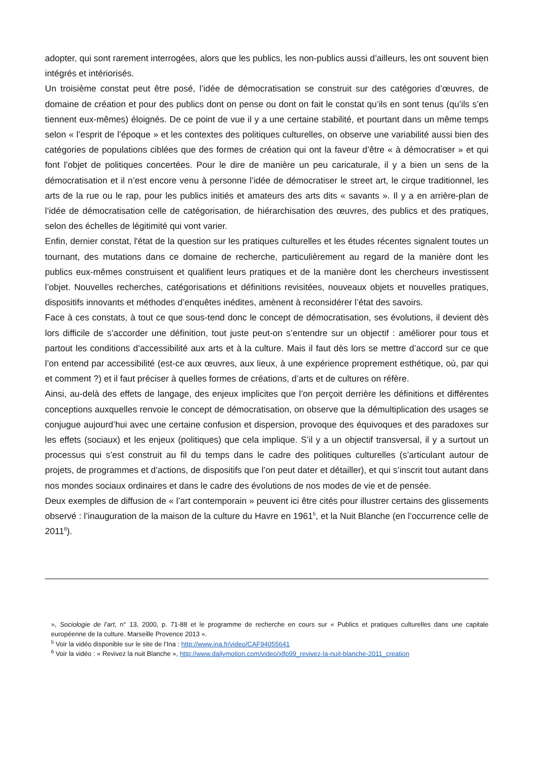adopter, qui sont rarement interrogées, alors que les publics, les non-publics aussi d’ailleurs, les ont souvent bien intégrés et intériorisés.
Un troisième constat peut être posé, l’idée de démocratisation se construit sur des catégories d’œuvres, de domaine de création et pour des publics dont on pense ou dont on fait le constat qu’ils en sont tenus (qu’ils s’en tiennent eux-mêmes) éloignés. De ce point de vue il y a une certaine stabilité, et pourtant dans un même temps selon « l’esprit de l’époque » et les contextes des politiques culturelles, on observe une variabilité aussi bien des catégories de populations ciblées que des formes de création qui ont la faveur d’être « à démocratiser » et qui font l’objet de politiques concertées. Pour le dire de manière un peu caricaturale, il y a bien un sens de la démocratisation et il n’est encore venu à personne l’idée de démocratiser le street art, le cirque traditionnel, les arts de la rue ou le rap, pour les publics initiés et amateurs des arts dits « savants ». Il y a en arrière-plan de l’idée de démocratisation celle de catégorisation, de hiérarchisation des œuvres, des publics et des pratiques, selon des échelles de légitimité qui vont varier.
Enfin, dernier constat, l'état de la question sur les pratiques culturelles et les études récentes signalent toutes un tournant, des mutations dans ce domaine de recherche, particulièrement au regard de la manière dont les publics eux-mêmes construisent et qualifient leurs pratiques et de la manière dont les chercheurs investissent l’objet. Nouvelles recherches, catégorisations et définitions revisitées, nouveaux objets et nouvelles pratiques, dispositifs innovants et méthodes d’enquêtes inédites, amènent à reconsidérer l’état des savoirs.
Face à ces constats, à tout ce que sous-tend donc le concept de démocratisation, ses évolutions, il devient dès lors difficile de s’accorder une définition, tout juste peut-on s’entendre sur un objectif : améliorer pour tous et partout les conditions d’accessibilité aux arts et à la culture. Mais il faut dès lors se mettre d’accord sur ce que l’on entend par accessibilité (est-ce aux œuvres, aux lieux, à une expérience proprement esthétique, où, par qui et comment ?) et il faut préciser à quelles formes de créations, d’arts et de cultures on réfère.
Ainsi, au-delà des effets de langage, des enjeux implicites que l’on perçoit derrière les définitions et différentes conceptions auxquelles renvoie le concept de démocratisation, on observe que la démultiplication des usages se conjugue aujourd’hui avec une certaine confusion et dispersion, provoque des équivoques et des paradoxes sur les effets (sociaux) et les enjeux (politiques) que cela implique. S’il y a un objectif transversal, il y a surtout un processus qui s’est construit au fil du temps dans le cadre des politiques culturelles (s’articulant autour de projets, de programmes et d’actions, de dispositifs que l’on peut dater et détailler), et qui s’inscrit tout autant dans nos mondes sociaux ordinaires et dans le cadre des évolutions de nos modes de vie et de pensée.
Deux exemples de diffusion de « l’art contemporain » peuvent ici être cités pour illustrer certains des glissements observé : l’inauguration de la maison de la culture du Havre en 1961<sup>5</sup>, et la Nuit Blanche (en l’occurrence celle de 2011<sup>6</sup>).
», Sociologie de l’art, n° 13, 2000, p. 71-88 et le programme de recherche en cours sur « Publics et pratiques culturelles dans une capitale européenne de la culture. Marseille Provence 2013 ».
<sup>5</sup> Voir la vidéo disponible sur le site de l’Ina : http://www.ina.fr/video/CAF94055641
<sup>6</sup> Voir la vidéo : « Revivez la nuit Blanche », http://www.dailymotion.com/video/xlfp99_revivez-la-nuit-blanche-2011_creation